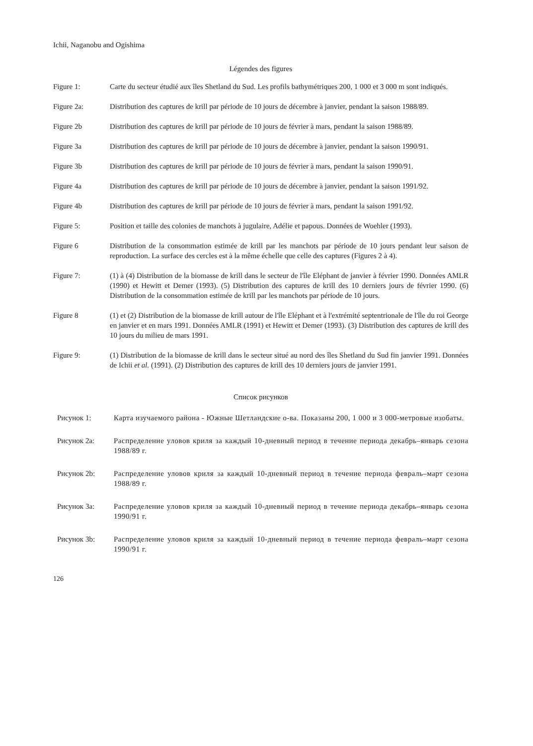Ichii, Naganobu and Ogishima
Légendes des figures
Figure 1: Carte du secteur étudié aux îles Shetland du Sud. Les profils bathymétriques 200, 1 000 et 3 000 m sont indiqués.
Figure 2a: Distribution des captures de krill par période de 10 jours de décembre à janvier, pendant la saison 1988/89.
Figure 2b Distribution des captures de krill par période de 10 jours de février à mars, pendant la saison 1988/89.
Figure 3a Distribution des captures de krill par période de 10 jours de décembre à janvier, pendant la saison 1990/91.
Figure 3b Distribution des captures de krill par période de 10 jours de février à mars, pendant la saison 1990/91.
Figure 4a Distribution des captures de krill par période de 10 jours de décembre à janvier, pendant la saison 1991/92.
Figure 4b Distribution des captures de krill par période de 10 jours de février à mars, pendant la saison 1991/92.
Figure 5: Position et taille des colonies de manchots à jugulaire, Adélie et papous. Données de Woehler (1993).
Figure 6 Distribution de la consommation estimée de krill par les manchots par période de 10 jours pendant leur saison de reproduction. La surface des cercles est à la même échelle que celle des captures (Figures 2 à 4).
Figure 7: (1) à (4) Distribution de la biomasse de krill dans le secteur de l'île Eléphant de janvier à février 1990. Données AMLR (1990) et Hewitt et Demer (1993). (5) Distribution des captures de krill des 10 derniers jours de février 1990. (6) Distribution de la consommation estimée de krill par les manchots par période de 10 jours.
Figure 8 (1) et (2) Distribution de la biomasse de krill autour de l'île Eléphant et à l'extrémité septentrionale de l'île du roi George en janvier et en mars 1991. Données AMLR (1991) et Hewitt et Demer (1993). (3) Distribution des captures de krill des 10 jours du milieu de mars 1991.
Figure 9: (1) Distribution de la biomasse de krill dans le secteur situé au nord des îles Shetland du Sud fin janvier 1991. Données de Ichii et al. (1991). (2) Distribution des captures de krill des 10 derniers jours de janvier 1991.
Список рисунков
Рисунок 1: Карта изучаемого района - Южные Шетландские о-ва. Показаны 200, 1 000 и 3 000-метровые изобаты.
Рисунок 2a: Распределение уловов криля за каждый 10-дневный период в течение периода декабрь–январь сезона 1988/89 г.
Рисунок 2b: Распределение уловов криля за каждый 10-дневный период в течение периода февраль–март сезона 1988/89 г.
Рисунок 3a: Распределение уловов криля за каждый 10-дневный период в течение периода декабрь–январь сезона 1990/91 г.
Рисунок 3b: Распределение уловов криля за каждый 10-дневный период в течение периода февраль–март сезона 1990/91 г.
126